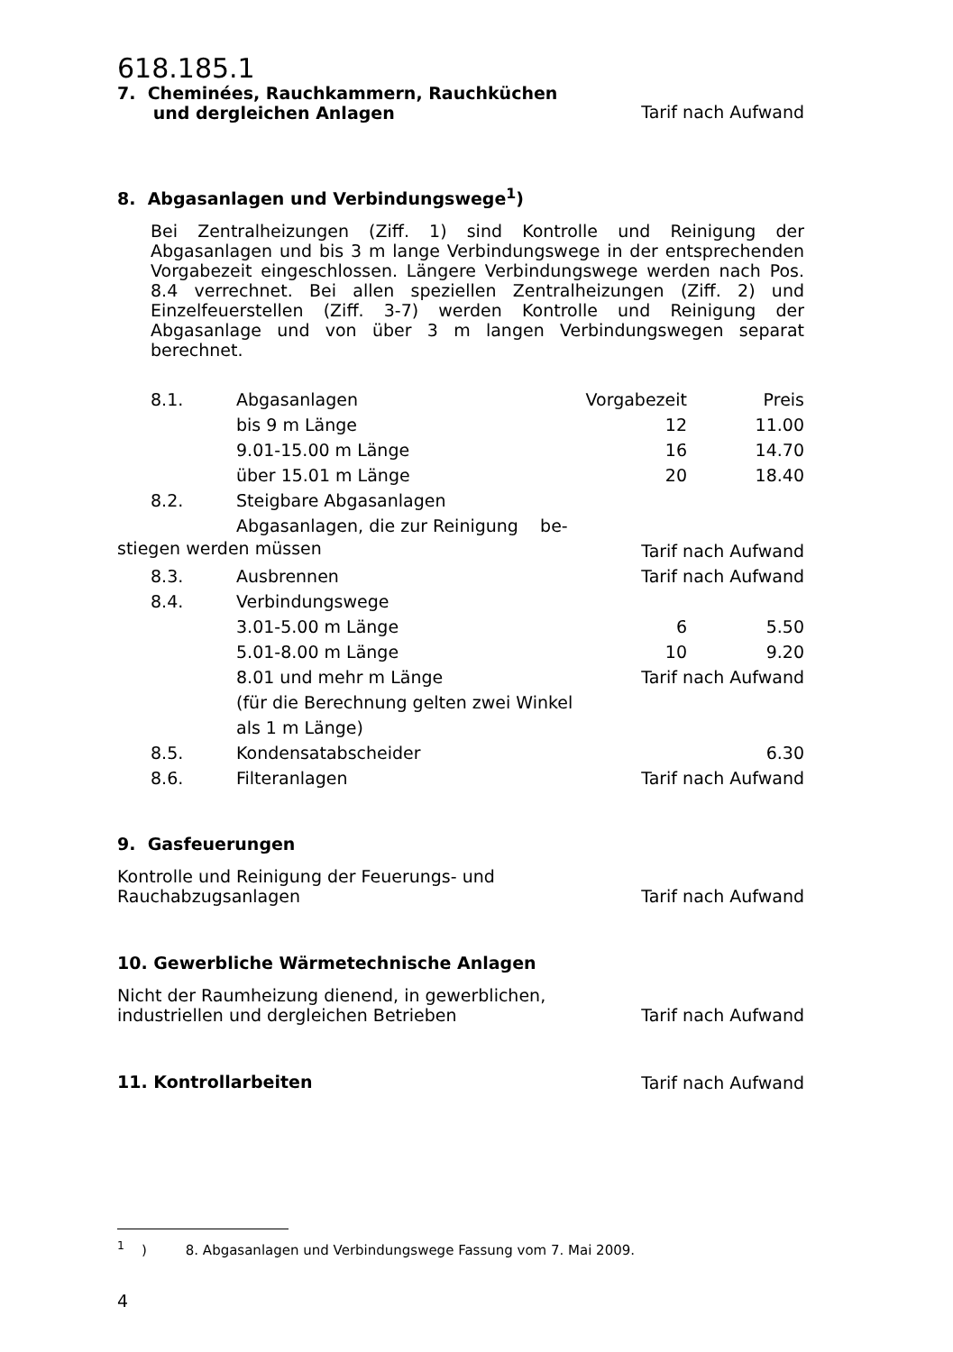618.185.1
7. Cheminées, Rauchkammern, Rauchküchen
und dergleichen Anlagen
Tarif nach Aufwand
8. Abgasanlagen und Verbindungswege<sup>1</sup>)
Bei Zentralheizungen (Ziff. 1) sind Kontrolle und Reinigung der Abgasanlagen und bis 3 m lange Verbindungswege in der entsprechenden Vorgabezeit eingeschlossen. Längere Verbindungswege werden nach Pos. 8.4 verrechnet. Bei allen speziellen Zentralheizungen (Ziff. 2) und Einzelfeuerstellen (Ziff. 3-7) werden Kontrolle und Reinigung der Abgasanlage und von über 3 m langen Verbindungswegen separat berechnet.
| 8.1. | Abgasanlagen | Vorgabezeit | Preis |
| | bis 9 m Länge | 12 | 11.00 |
| | 9.01-15.00 m Länge | 16 | 14.70 |
| | über 15.01 m Länge | 20 | 18.40 |
| 8.2. | Steigbare Abgasanlagen | | |
| | Abgasanlagen, die zur Reinigung be- | | |
| stiegen werden müssen | | Tarif nach Aufwand | |
| 8.3. | Ausbrennen | Tarif nach Aufwand | |
| 8.4. | Verbindungswege | | |
| | 3.01-5.00 m Länge | 6 | 5.50 |
| | 5.01-8.00 m Länge | 10 | 9.20 |
| | 8.01 und mehr m Länge | Tarif nach Aufwand | |
| | (für die Berechnung gelten zwei Winkel | | |
| | als 1 m Länge) | | |
| 8.5. | Kondensatabscheider | | 6.30 |
| 8.6. | Filteranlagen | Tarif nach Aufwand | |
9. Gasfeuerungen
Kontrolle und Reinigung der Feuerungs- und
Rauchabzugsanlagen Tarif nach Aufwand
10. Gewerbliche Wärmetechnische Anlagen
Nicht der Raumheizung dienend, in gewerblichen,
industriellen und dergleichen Betrieben Tarif nach Aufwand
11. Kontrollarbeiten
Tarif nach Aufwand
<sup>1</sup> ) 8. Abgasanlagen und Verbindungswege Fassung vom 7. Mai 2009.
4